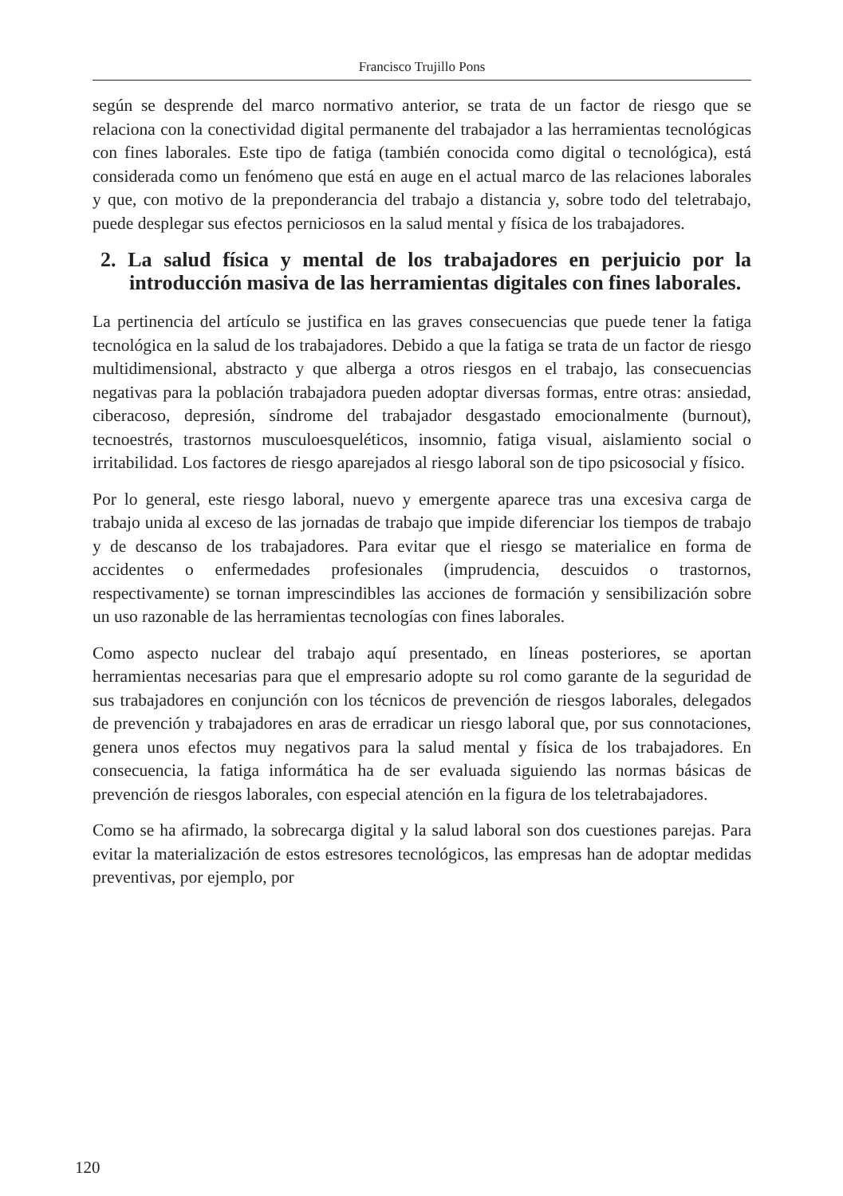Francisco Trujillo Pons
según se desprende del marco normativo anterior, se trata de un factor de riesgo que se relaciona con la conectividad digital permanente del trabajador a las herramientas tecnológicas con fines laborales. Este tipo de fatiga (también conocida como digital o tecnológica), está considerada como un fenómeno que está en auge en el actual marco de las relaciones laborales y que, con motivo de la preponderancia del trabajo a distancia y, sobre todo del teletrabajo, puede desplegar sus efectos perniciosos en la salud mental y física de los trabajadores.
2. La salud física y mental de los trabajadores en perjuicio por la introducción masiva de las herramientas digitales con fines laborales.
La pertinencia del artículo se justifica en las graves consecuencias que puede tener la fatiga tecnológica en la salud de los trabajadores. Debido a que la fatiga se trata de un factor de riesgo multidimensional, abstracto y que alberga a otros riesgos en el trabajo, las consecuencias negativas para la población trabajadora pueden adoptar diversas formas, entre otras: ansiedad, ciberacoso, depresión, síndrome del trabajador desgastado emocionalmente (burnout), tecnoestrés, trastornos musculoesqueléticos, insomnio, fatiga visual, aislamiento social o irritabilidad. Los factores de riesgo aparejados al riesgo laboral son de tipo psicosocial y físico.
Por lo general, este riesgo laboral, nuevo y emergente aparece tras una excesiva carga de trabajo unida al exceso de las jornadas de trabajo que impide diferenciar los tiempos de trabajo y de descanso de los trabajadores. Para evitar que el riesgo se materialice en forma de accidentes o enfermedades profesionales (imprudencia, descuidos o trastornos, respectivamente) se tornan imprescindibles las acciones de formación y sensibilización sobre un uso razonable de las herramientas tecnologías con fines laborales.
Como aspecto nuclear del trabajo aquí presentado, en líneas posteriores, se aportan herramientas necesarias para que el empresario adopte su rol como garante de la seguridad de sus trabajadores en conjunción con los técnicos de prevención de riesgos laborales, delegados de prevención y trabajadores en aras de erradicar un riesgo laboral que, por sus connotaciones, genera unos efectos muy negativos para la salud mental y física de los trabajadores. En consecuencia, la fatiga informática ha de ser evaluada siguiendo las normas básicas de prevención de riesgos laborales, con especial atención en la figura de los teletrabajadores.
Como se ha afirmado, la sobrecarga digital y la salud laboral son dos cuestiones parejas. Para evitar la materialización de estos estresores tecnológicos, las empresas han de adoptar medidas preventivas, por ejemplo, por
120